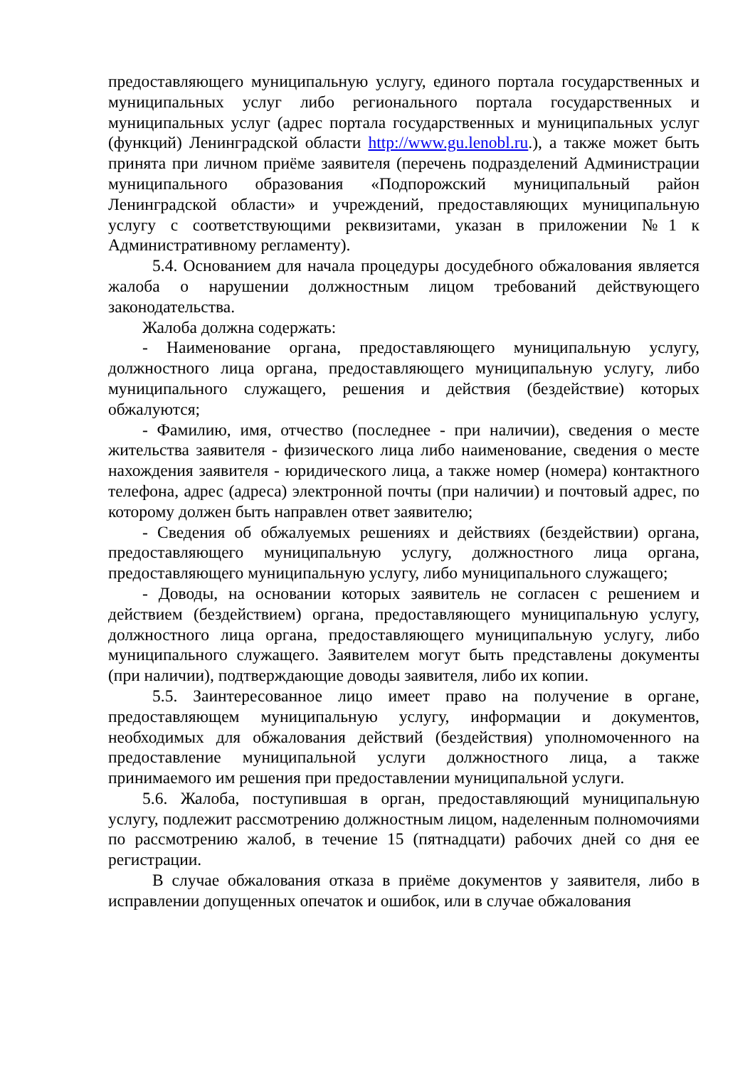предоставляющего муниципальную услугу, единого портала государственных и муниципальных услуг либо регионального портала государственных и муниципальных услуг (адрес портала государственных и муниципальных услуг (функций) Ленинградской области http://www.gu.lenobl.ru.), а также может быть принята при личном приёме заявителя (перечень подразделений Администрации муниципального образования «Подпорожский муниципальный район Ленинградской области» и учреждений, предоставляющих муниципальную услугу с соответствующими реквизитами, указан в приложении №1 к Административному регламенту).
5.4. Основанием для начала процедуры досудебного обжалования является жалоба о нарушении должностным лицом требований действующего законодательства.
Жалоба должна содержать:
- Наименование органа, предоставляющего муниципальную услугу, должностного лица органа, предоставляющего муниципальную услугу, либо муниципального служащего, решения и действия (бездействие) которых обжалуются;
- Фамилию, имя, отчество (последнее - при наличии), сведения о месте жительства заявителя - физического лица либо наименование, сведения о месте нахождения заявителя - юридического лица, а также номер (номера) контактного телефона, адрес (адреса) электронной почты (при наличии) и почтовый адрес, по которому должен быть направлен ответ заявителю;
- Сведения об обжалуемых решениях и действиях (бездействии) органа, предоставляющего муниципальную услугу, должностного лица органа, предоставляющего муниципальную услугу, либо муниципального служащего;
- Доводы, на основании которых заявитель не согласен с решением и действием (бездействием) органа, предоставляющего муниципальную услугу, должностного лица органа, предоставляющего муниципальную услугу, либо муниципального служащего. Заявителем могут быть представлены документы (при наличии), подтверждающие доводы заявителя, либо их копии.
5.5. Заинтересованное лицо имеет право на получение в органе, предоставляющем муниципальную услугу, информации и документов, необходимых для обжалования действий (бездействия) уполномоченного на предоставление муниципальной услуги должностного лица, а также принимаемого им решения при предоставлении муниципальной услуги.
5.6. Жалоба, поступившая в орган, предоставляющий муниципальную услугу, подлежит рассмотрению должностным лицом, наделенным полномочиями по рассмотрению жалоб, в течение 15 (пятнадцати) рабочих дней со дня ее регистрации.
В случае обжалования отказа в приёме документов у заявителя, либо в исправлении допущенных опечаток и ошибок, или в случае обжалования